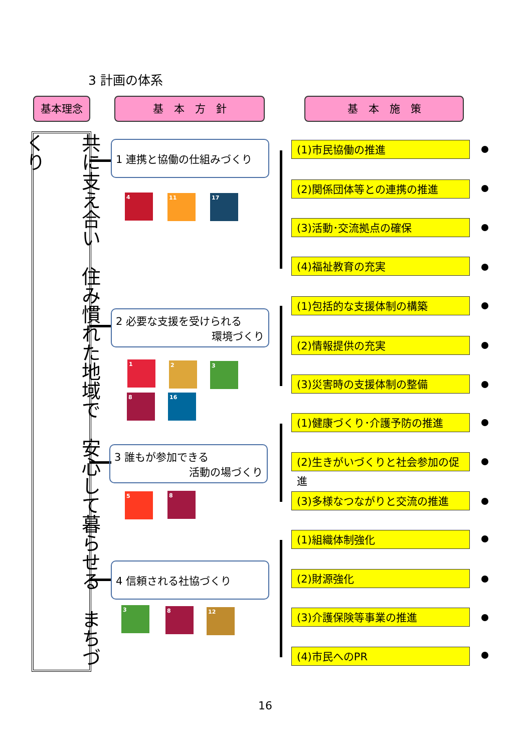3 計画の体系
基本理念 基　本　方　針 基　本　施　策
共に支え合い　住み慣れた地域で　安心して暮らせる　まちづくり
1 連携と協働の仕組みづくり
2 必要な支援を受けられる
環境づくり
3 誰もが参加できる
活動の場づくり
4 信頼される社協づくり
4 11 17
1 2 3
8 16
5 8
3 8 12
(1)市民協働の推進
(2)関係団体等との連携の推進
(3)活動･交流拠点の確保
(4)福祉教育の充実
(1)包括的な支援体制の構築
(2)情報提供の充実
(3)災害時の支援体制の整備
(1)健康づくり･介護予防の推進
(2)生きがいづくりと社会参加の促進
(3)多様なつながりと交流の推進
(1)組織体制強化
(2)財源強化
(3)介護保険等事業の推進
(4)市民へのPR
16